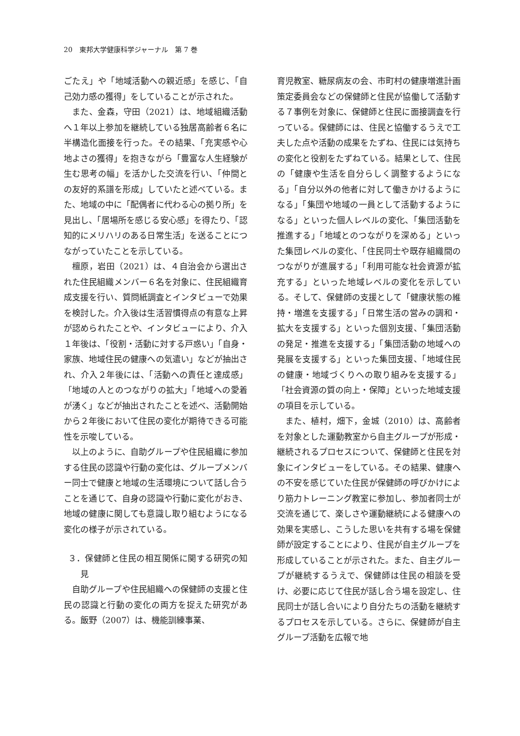20　東邦大学健康科学ジャーナル　第 7 巻
ごたえ」や「地域活動への親近感」を感じ、「自己効力感の獲得」をしていることが示された。
また、金森，守田（2021）は、地域組織活動へ１年以上参加を継続している独居高齢者６名に半構造化面接を行った。その結果、「充実感や心地よさの獲得」を抱きながら「豊富な人生経験が生む思考の幅」を活かした交流を行い、「仲間との友好的系譜を形成」していたと述べている。また、地域の中に「配偶者に代わる心の拠り所」を見出し、「居場所を感じる安心感」を得たり、「認知的にメリハリのある日常生活」を送ることにつながっていたことを示している。
檀原，岩田（2021）は、４自治会から選出された住民組織メンバー６名を対象に、住民組織育成支援を行い、質問紙調査とインタビューで効果を検討した。介入後は生活習慣得点の有意な上昇が認められたことや、インタビューにより、介入１年後は、「役割・活動に対する戸惑い」「自身・家族、地域住民の健康への気遣い」などが抽出され、介入２年後には、「活動への責任と達成感」「地域の人とのつながりの拡大」「地域への愛着が湧く」などが抽出されたことを述べ、活動開始から２年後において住民の変化が期待できる可能性を示唆している。
以上のように、自助グループや住民組織に参加する住民の認識や行動の変化は、グループメンバー同士で健康と地域の生活環境について話し合うことを通じて、自身の認識や行動に変化がおき、地域の健康に関しても意識し取り組むようになる変化の様子が示されている。
３．保健師と住民の相互関係に関する研究の知見
自助グループや住民組織への保健師の支援と住民の認識と行動の変化の両方を捉えた研究がある。飯野（2007）は、機能訓練事業、
育児教室、糖尿病友の会、市町村の健康増進計画策定委員会などの保健師と住民が協働して活動する７事例を対象に、保健師と住民に面接調査を行っている。保健師には、住民と協働するうえで工夫した点や活動の成果をたずね、住民には気持ちの変化と役割をたずねている。結果として、住民の「健康や生活を自分らしく調整するようになる」「自分以外の他者に対して働きかけるようになる」「集団や地域の一員として活動するようになる」といった個人レベルの変化、「集団活動を推進する」「地域とのつながりを深める」といった集団レベルの変化、「住民同士や既存組織間のつながりが進展する」「利用可能な社会資源が拡充する」といった地域レベルの変化を示している。そして、保健師の支援として「健康状態の維持・増進を支援する」「日常生活の営みの調和・拡大を支援する」といった個別支援、「集団活動の発足・推進を支援する」「集団活動の地域への発展を支援する」といった集団支援、「地域住民の健康・地域づくりへの取り組みを支援する」「社会資源の質の向上・保障」といった地域支援の項目を示している。
また、植村，畑下，金城（2010）は、高齢者を対象とした運動教室から自主グループが形成・継続されるプロセスについて、保健師と住民を対象にインタビューをしている。その結果、健康への不安を感じていた住民が保健師の呼びかけにより筋力トレーニング教室に参加し、参加者同士が交流を通じて、楽しさや運動継続による健康への効果を実感し、こうした思いを共有する場を保健師が設定することにより、住民が自主グループを形成していることが示された。また、自主グループが継続するうえで、保健師は住民の相談を受け、必要に応じて住民が話し合う場を設定し、住民同士が話し合いにより自分たちの活動を継続するプロセスを示している。さらに、保健師が自主グループ活動を広報で地